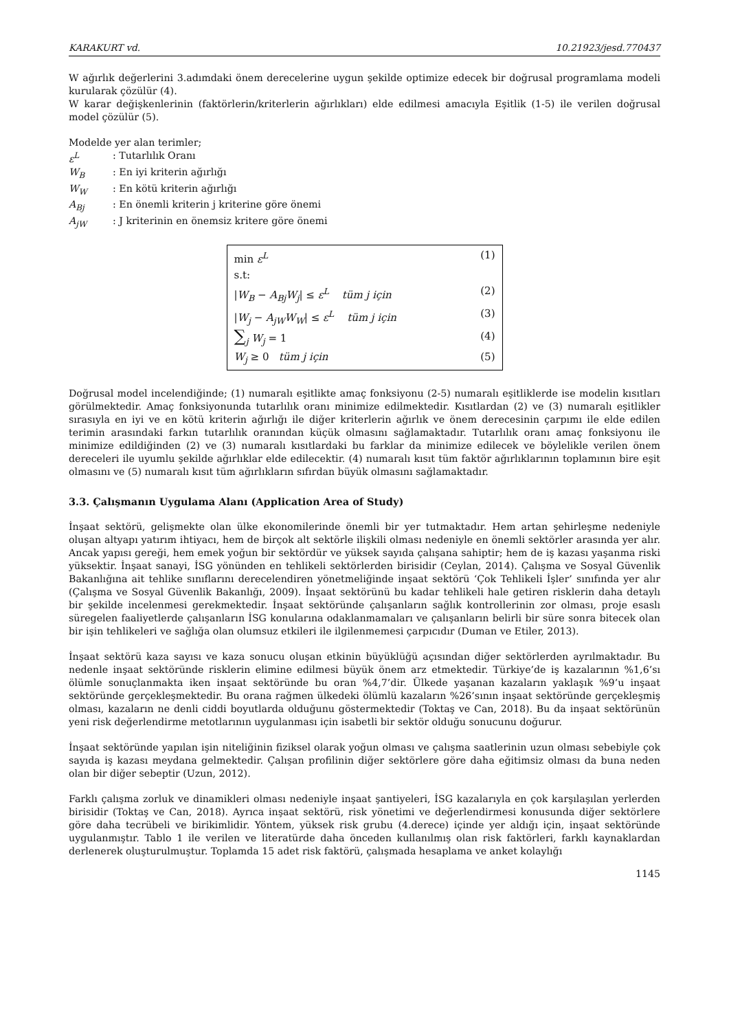KARAKURT vd. 10.21923/jesd.770437
W ağırlık değerlerini 3.adımdaki önem derecelerine uygun şekilde optimize edecek bir doğrusal programlama modeli kurularak çözülür (4).
W karar değişkenlerinin (faktörlerin/kriterlerin ağırlıkları) elde edilmesi amacıyla Eşitlik (1-5) ile verilen doğrusal model çözülür (5).
Modelde yer alan terimler;
ε<sup>L</sup>: Tutarlılık Oranı
W<sub>B</sub>: En iyi kriterin ağırlığı
W<sub>W</sub>: En kötü kriterin ağırlığı
A<sub>Bj</sub>: En önemli kriterin j kriterine göre önemi
A<sub>jW</sub>: J kriterinin en önemsiz kritere göre önemi
min ε<sup>L</sup> (1)
s.t:
|W<sub>B</sub> − A<sub>Bj</sub>W<sub>j</sub>| ≤ ε<sup>L</sup> tüm j için (2)
|W<sub>j</sub> − A<sub>jW</sub>W<sub>W</sub>| ≤ ε<sup>L</sup> tüm j için (3)
∑<sub>j</sub> W<sub>j</sub> = 1 (4)
W<sub>j</sub> ≥ 0 tüm j için (5)
Doğrusal model incelendiğinde; (1) numaralı eşitlikte amaç fonksiyonu (2-5) numaralı eşitliklerde ise modelin kısıtları görülmektedir. Amaç fonksiyonunda tutarlılık oranı minimize edilmektedir. Kısıtlardan (2) ve (3) numaralı eşitlikler sırasıyla en iyi ve en kötü kriterin ağırlığı ile diğer kriterlerin ağırlık ve önem derecesinin çarpımı ile elde edilen terimin arasındaki farkın tutarlılık oranından küçük olmasını sağlamaktadır. Tutarlılık oranı amaç fonksiyonu ile minimize edildiğinden (2) ve (3) numaralı kısıtlardaki bu farklar da minimize edilecek ve böylelikle verilen önem dereceleri ile uyumlu şekilde ağırlıklar elde edilecektir. (4) numaralı kısıt tüm faktör ağırlıklarının toplamının bire eşit olmasını ve (5) numaralı kısıt tüm ağırlıkların sıfırdan büyük olmasını sağlamaktadır.
3.3. Çalışmanın Uygulama Alanı (Application Area of Study)
İnşaat sektörü, gelişmekte olan ülke ekonomilerinde önemli bir yer tutmaktadır. Hem artan şehirleşme nedeniyle oluşan altyapı yatırım ihtiyacı, hem de birçok alt sektörle ilişkili olması nedeniyle en önemli sektörler arasında yer alır. Ancak yapısı gereği, hem emek yoğun bir sektördür ve yüksek sayıda çalışana sahiptir; hem de iş kazası yaşanma riski yüksektir. İnşaat sanayi, İSG yönünden en tehlikeli sektörlerden birisidir (Ceylan, 2014). Çalışma ve Sosyal Güvenlik Bakanlığına ait tehlike sınıflarını derecelendiren yönetmeliğinde inşaat sektörü ‘Çok Tehlikeli İşler’ sınıfında yer alır (Çalışma ve Sosyal Güvenlik Bakanlığı, 2009). İnşaat sektörünü bu kadar tehlikeli hale getiren risklerin daha detaylı bir şekilde incelenmesi gerekmektedir. İnşaat sektöründe çalışanların sağlık kontrollerinin zor olması, proje esaslı süregelen faaliyetlerde çalışanların İSG konularına odaklanmamaları ve çalışanların belirli bir süre sonra bitecek olan bir işin tehlikeleri ve sağlığa olan olumsuz etkileri ile ilgilenmemesi çarpıcıdır (Duman ve Etiler, 2013).
İnşaat sektörü kaza sayısı ve kaza sonucu oluşan etkinin büyüklüğü açısından diğer sektörlerden ayrılmaktadır. Bu nedenle inşaat sektöründe risklerin elimine edilmesi büyük önem arz etmektedir. Türkiye’de iş kazalarının %1,6’sı ölümle sonuçlanmakta iken inşaat sektöründe bu oran %4,7’dir. Ülkede yaşanan kazaların yaklaşık %9’u inşaat sektöründe gerçekleşmektedir. Bu orana rağmen ülkedeki ölümlü kazaların %26’sının inşaat sektöründe gerçekleşmiş olması, kazaların ne denli ciddi boyutlarda olduğunu göstermektedir (Toktaş ve Can, 2018). Bu da inşaat sektörünün yeni risk değerlendirme metotlarının uygulanması için isabetli bir sektör olduğu sonucunu doğurur.
İnşaat sektöründe yapılan işin niteliğinin fiziksel olarak yoğun olması ve çalışma saatlerinin uzun olması sebebiyle çok sayıda iş kazası meydana gelmektedir. Çalışan profilinin diğer sektörlere göre daha eğitimsiz olması da buna neden olan bir diğer sebeptir (Uzun, 2012).
Farklı çalışma zorluk ve dinamikleri olması nedeniyle inşaat şantiyeleri, İSG kazalarıyla en çok karşılaşılan yerlerden birisidir (Toktaş ve Can, 2018). Ayrıca inşaat sektörü, risk yönetimi ve değerlendirmesi konusunda diğer sektörlere göre daha tecrübeli ve birikimlidir. Yöntem, yüksek risk grubu (4.derece) içinde yer aldığı için, inşaat sektöründe uygulanmıştır. Tablo 1 ile verilen ve literatürde daha önceden kullanılmış olan risk faktörleri, farklı kaynaklardan derlenerek oluşturulmuştur. Toplamda 15 adet risk faktörü, çalışmada hesaplama ve anket kolaylığı
1145